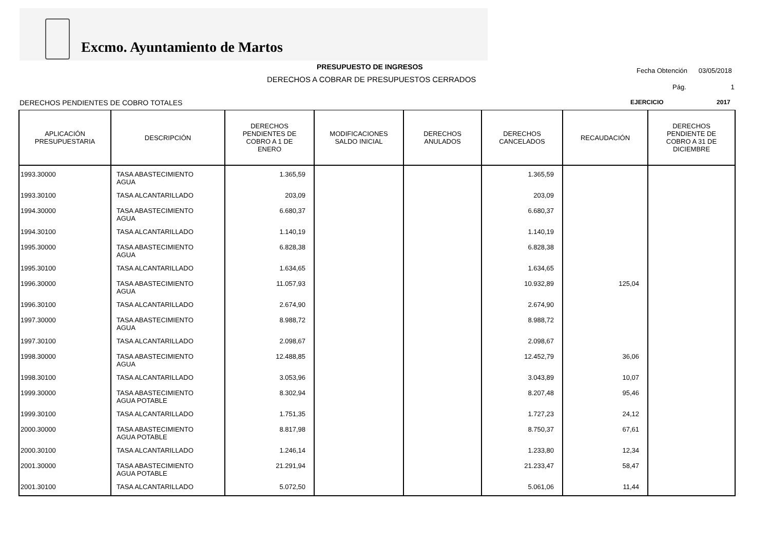Excmo. Ayuntamiento de Martos
PRESUPUESTO DE INGRESOS
DERECHOS A COBRAR DE PRESUPUESTOS CERRADOS
Fecha Obtención 03/05/2018
Pág. 1
DERECHOS PENDIENTES DE COBRO TOTALES
EJERCICIO 2017
| APLICACIÓN PRESUPUESTARIA | DESCRIPCIÓN | DERECHOS PENDIENTES DE COBRO A 1 DE ENERO | MODIFICACIONES SALDO INICIAL | DERECHOS ANULADOS | DERECHOS CANCELADOS | RECAUDACIÓN | DERECHOS PENDIENTE DE COBRO A 31 DE DICIEMBRE |
| --- | --- | --- | --- | --- | --- | --- | --- |
| 1993.30000 | TASA ABASTECIMIENTO AGUA | 1.365,59 | | | 1.365,59 | | |
| 1993.30100 | TASA ALCANTARILLADO | 203,09 | | | 203,09 | | |
| 1994.30000 | TASA ABASTECIMIENTO AGUA | 6.680,37 | | | 6.680,37 | | |
| 1994.30100 | TASA ALCANTARILLADO | 1.140,19 | | | 1.140,19 | | |
| 1995.30000 | TASA ABASTECIMIENTO AGUA | 6.828,38 | | | 6.828,38 | | |
| 1995.30100 | TASA ALCANTARILLADO | 1.634,65 | | | 1.634,65 | | |
| 1996.30000 | TASA ABASTECIMIENTO AGUA | 11.057,93 | | | 10.932,89 | 125,04 | |
| 1996.30100 | TASA ALCANTARILLADO | 2.674,90 | | | 2.674,90 | | |
| 1997.30000 | TASA ABASTECIMIENTO AGUA | 8.988,72 | | | 8.988,72 | | |
| 1997.30100 | TASA ALCANTARILLADO | 2.098,67 | | | 2.098,67 | | |
| 1998.30000 | TASA ABASTECIMIENTO AGUA | 12.488,85 | | | 12.452,79 | 36,06 | |
| 1998.30100 | TASA ALCANTARILLADO | 3.053,96 | | | 3.043,89 | 10,07 | |
| 1999.30000 | TASA ABASTECIMIENTO AGUA POTABLE | 8.302,94 | | | 8.207,48 | 95,46 | |
| 1999.30100 | TASA ALCANTARILLADO | 1.751,35 | | | 1.727,23 | 24,12 | |
| 2000.30000 | TASA ABASTECIMIENTO AGUA POTABLE | 8.817,98 | | | 8.750,37 | 67,61 | |
| 2000.30100 | TASA ALCANTARILLADO | 1.246,14 | | | 1.233,80 | 12,34 | |
| 2001.30000 | TASA ABASTECIMIENTO AGUA POTABLE | 21.291,94 | | | 21.233,47 | 58,47 | |
| 2001.30100 | TASA ALCANTARILLADO | 5.072,50 | | | 5.061,06 | 11,44 | |